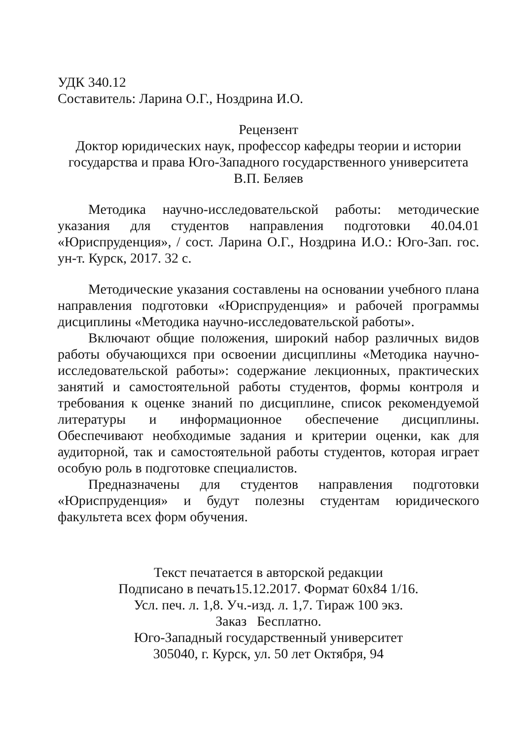УДК 340.12
Составитель: Ларина О.Г., Ноздрина И.О.
Рецензент
Доктор юридических наук, профессор кафедры теории и истории государства и права Юго-Западного государственного университета
В.П. Беляев
Методика научно-исследовательской работы: методические указания для студентов направления подготовки 40.04.01 «Юриспруденция», / сост. Ларина О.Г., Ноздрина И.О.: Юго-Зап. гос. ун-т. Курск, 2017. 32 с.
Методические указания составлены на основании учебного плана направления подготовки «Юриспруденция» и рабочей программы дисциплины «Методика научно-исследовательской работы».
Включают общие положения, широкий набор различных видов работы обучающихся при освоении дисциплины «Методика научно-исследовательской работы»: содержание лекционных, практических занятий и самостоятельной работы студентов, формы контроля и требования к оценке знаний по дисциплине, список рекомендуемой литературы и информационное обеспечение дисциплины. Обеспечивают необходимые задания и критерии оценки, как для аудиторной, так и самостоятельной работы студентов, которая играет особую роль в подготовке специалистов.
Предназначены для студентов направления подготовки «Юриспруденция» и будут полезны студентам юридического факультета всех форм обучения.
Текст печатается в авторской редакции
Подписано в печать15.12.2017. Формат 60х84 1/16.
Усл. печ. л. 1,8. Уч.-изд. л. 1,7. Тираж 100 экз.
Заказ Бесплатно.
Юго-Западный государственный университет
305040, г. Курск, ул. 50 лет Октября, 94